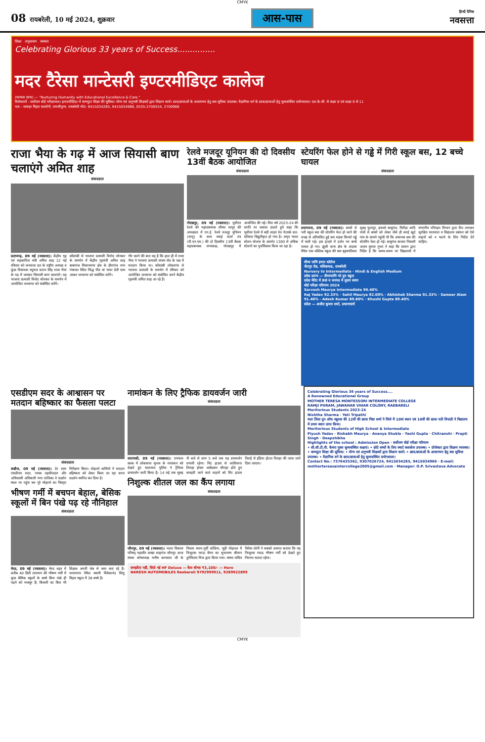CMYK
08 रायबरेली, 10 मई 2024, शुक्रवार आस-पास हिन्दी दैनिक
नवसत्ता
शिक्षा अनुशासन संस्कार
Celebrating Glorious 33 years of Success...............
मदर टैरेसा मान्टेसरी इण्टरमीडिएट कालेज
(मान्यता प्राप्त) — "Nurturing Humanity with Educational Excellence & Care."
विशेषतायें - सर्वोत्तम बोर्ड परीक्षाफल। इण्टरमीडिएट में कम्प्यूटर शिक्षा की सुविधा। योग्य एवं अनुभवी शिक्षकों द्वारा शिक्षण कार्य। छात्र/छात्राओं के आवागमन हेतु बस सुविधा उपलब्ध। वैज्ञानिक वर्ग के छात्र/छात्राओं हेतु सुव्यवस्थित प्रयोगशाला। एल.के.जी. से कक्षा 8 एवं कक्षा 9 से 11
पता - जवाहर विहार कालोनी, रामजीपुरम, रायबरेली मो0- 9415034265, 9415034966, 0535-2700554, 2700966
राजा भैया के गढ़ में आज सियासी बाण चलाएंगे अमित शाह
संवाददाता
प्रतापगढ़, 09 मई (नवसत्ता)। केंद्रीय गृह एवं सहकारिता मंत्री अमित शाह 12 मई रविवार को जनसत्ता दल के राष्ट्रीय अध्यक्ष व कुंडा विधायक रघुराज प्रताप सिंह राजा भैया के गढ़ में जमकर सियासी बाण चलाएंगे। वह भाजपा प्रत्याशी विनोद सोनकर के समर्थन में आयोजित जनसभा को संबोधित करेंगे।
कौशांबी से भाजपा प्रत्याशी विनोद सोनकर के समर्थन में केंद्रीय गृहमंत्री अमित शाह बाबागंज विधानसभा क्षेत्र के हीरागंज नगर पंचायत स्थित सिद्ध पीठ मां नायर देवी धाम आकर जनसभा को संबोधित करेंगे।
गौर करने की बात यह है कि हाल ही में राजा भैया ने भाजपा प्रत्याशी संजय सेठ के पक्ष में मतदान किया था। कौशांबी लोकसभा से भाजपा प्रत्याशी के समर्थन में रविवार को आयोजित जनसभा को संबोधित करने केंद्रीय गृहमंत्री अमित शाह आ रहे हैं।
रेलवे मजदूर यूनियन की दो दिवसीय 13वीं बैठक आयोजित
संवाददाता
गोरखपुर, 09 मई (नवसत्ता)। पूर्वोत्तर रेलवे की महाप्रबन्धक सौम्या माथुर की अध्यक्षता में एन.ई. रेलवे मजदूर यूनियन (नरमू) के साथ स्थाई वार्ता तंत्र (पी.एन.एम.) की दो दिवसीय 13वीं बैठक महाप्रबन्धक सभाकक्ष, गोरखपुर में आयोजित की गई। वित्त वर्ष 2023-24 की प्रगति पर प्रकाश डालते हुये कहा कि पूर्वोत्तर रेलवे में बड़ी लाइन रेल नेटवर्क शत-प्रतिशत विद्युतीकृत हो गया है। अमृत भारत स्टेशन योजना के अंतर्गत 1300 से अधिक स्टेशनों का पुनर्विकास किया जा रहा है।
स्टेयरिंग फेल होने से गड्ढे में गिरी स्कूल बस, 12 बच्चे घायल
संवाददाता
प्रयागराज, 09 मई (नवसत्ता)। बच्चों से भरी स्कूल बस की स्टेयरिंग फेल हो जाने की वजह से अनियंत्रित हुई बस सड़क किनारे गड्ढे में चली गई। इस हादसे में दर्जन भर बच्चे घायल हो गए। झूंसी थाना क्षेत्र के अंदावा स्थित एक पब्लिक स्कूल की बस बृहस्पतिवार सुबह फूलपुर, इफको बाबूगंज, चिरौड़ा आदि गांवों से बच्चों को लेकर जैसे ही बगई खुर्द गांव के सामने पहुंची थी कि अचानक बस की स्टेयरिंग फेल हो गई। बाबूगंज बाजार निवासी अजय कुमार गुप्ता ने कहा कि शासन द्वारा निर्देश है कि समय-समय पर विद्यालयों में संभागीय परिवहन विभाग द्वारा कैंप लगाकर सुरक्षित यातायात व विद्यालय प्रबंधन को ऐसे वाहनों को न चलने के लिए निर्देश देने चाहिए।
वीणा पाणि इण्टर कॉलेज
जैतपुर रोड, मलिकमऊ, रायबरेली
Nursery to Intermediate · Hindi & English Medium
प्रवेश प्रारंभ — वीणापाणि प्ले ग्रुप स्कूल
प्रदेश मेरिट में 8वां व जनपद में दूसरा स्थान
बोर्ड परीक्षा परिणाम 2024
Sarvesh Maurya Intermediate 96.40%
Raj Yadav 92.33% · Sahil Maurya 92.00% · Abhishek Sharma 91.33% · Sameer Alam 91.40% · Adesh Kumar 89.80% · Khushi Gupta 89.40%
संदेश — अजीत कुमार शर्मा, प्रधानाचार्य
एसडीएम सदर के आश्वासन पर मतदान बहिष्कार का फैसला पलटा
संवाददाता
कन्नौज, 09 मई (नवसत्ता)। देर शाम एसडीएम सदर, नायब तहसीलदार और अधिशासी अधिकारी नगर पालिका ने प्रदर्शन स्थल पर पहुंच कर पूरे मोहल्ले का विस्तृत निरीक्षण किया। मोहल्ले वासियों ने मतदान बहिष्कार को लेकर किया जा रहा धरना प्रदर्शन स्थगित कर दिया है।
भीषण गर्मी में बचपन बेहाल, बेसिक स्कूलों में बिन पंखे पढ़ रहे नौनिहाल
संवाददाता
मेरठ, 09 मई (नवसत्ता)। मेरठ शहर में करीब 40 डिग्री तापमान की भीषण गर्मी में कुछ बेसिक स्कूलों के बच्चे बिना पंखे ही पढ़ने को मजबूर हैं। बिजली का बिल भी शिक्षक अपनी जेब से जमा करा रहे हैं। थापरनगर स्थित स्वामी विवेकानंद शिशु विहार स्कूल में 38 बच्चे हैं।
नामांकन के लिए ट्रैफिक डायवर्जन जारी
संवाददाता
वाराणसी, 09 मई (नवसत्ता)। रायफल क्लब में लोकसभा चुनाव के नामांकन को देखते हुए यातायात पुलिस ने ट्रैफिक डायवर्जन जारी किया है। 14 मई तक सुबह नौ बजे से शाम 5 बजे तक यह डायवर्जन प्रभावी रहेगा। मिंट हाउस से आशियाना तिराहा होकर आंबेडकर चौराहा होते हुए कचहरी जाने वाले वाहनों को मिंट हाउस तिराहे से इंडिया होटल तिराहा की तरफ जाने दिया जाएगा।
निशुल्क शीतल जल का कैंप लगाया
संवाददाता
जौनपुर, 09 मई (नवसत्ता)। भारत विकास परिषद् महावीर शाखा शाहगंज जौनपुर आज संस्था कोषाध्यक्ष मनीष बरनवाल जी के निवास स्थान-पूर्वी कोडिया, चूड़ी मोहल्ला में निःशुल्क प्याऊ कैम्प का शुभारम्भ श्रीमान दुर्गविजय मिश्र द्वारा किया गया। संस्था सचिव विवेक सोनी ने सबको अवगत कराया कि यह निःशुल्क प्याऊ भीषण गर्मी को देखते हुए निरन्तर चलता रहेगा।
समझौता नहीं, सिर्फ़ नई HF Deluxe — कैश बोनस ₹3,100/- — Hero
NARESH AUTOMOBILES Raebareli 9792999911, 9289922899
Celebrating Glorious 36 years of Success....
A Renowned Educational Group
MOTHER TERESA MONTESSORI INTERMEDIATE COLLEGE
RAMJI PURAM, JAWAHAR VIHAR COLONY, RAEBARELI
Meritorious Students 2023-24
Nishtha Sharma · Yati Tripathi
मदर टैरेसा ग्रुप ऑफ स्कूल्स की 12वीं की छात्रा निष्ठा शर्मा ने जिले में 10वां स्थान एवं 10वीं की छात्रा यती त्रिपाठी ने विद्यालय में प्रथम स्थान प्राप्त किया।
Meritorious Students of High School & Intermediate
Piyush Yadav · Rishabh Maurya · Ananya Shukla · Yashi Gupta · Chitranshi · Prapti Singh · Deepshikha
Highlights of the school : Admission Open · सर्वोत्तम बोर्ड परीक्षा परिणाम
• सी.सी.टी.वी. कैमरा युक्त सुव्यवस्थित कक्षाएं। • छोटे बच्चों के लिए स्मार्ट क्लासेज उपलब्ध। • प्रोजेक्टर द्वारा शिक्षण व्यवस्था। • कम्प्यूटर शिक्षा की सुविधा। • योग्य एवं अनुभवी शिक्षकों द्वारा शिक्षण कार्य। • छात्र/छात्राओं के आवागमन हेतु बस सुविधा उपलब्ध। • वैज्ञानिक वर्ग के छात्र/छात्राओं हेतु सुव्यवस्थित प्रयोगशाला।
Contact No.: 7376435362, 9307026724, 9415034265, 9415034966 · E-mail: mothertereasaintercollege2005@gmail.com · Manager: O.P. Srivastava Advocate
CMYK